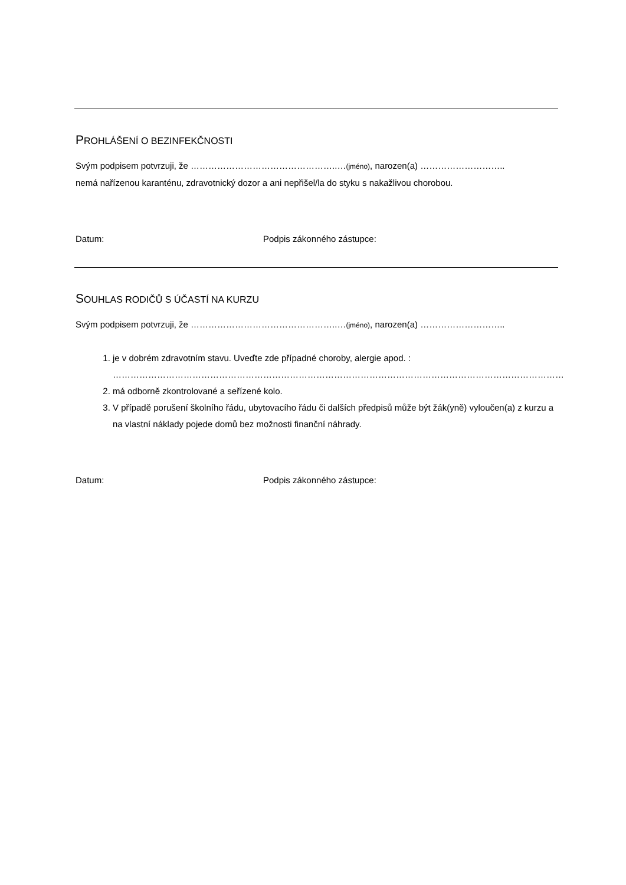PROHLÁŠENÍ O BEZINFEKČNOSTI
Svým podpisem potvrzuji, že …………………………………………..…(jméno), narozen(a) ………………………..
nemá nařízenou karanténu, zdravotnický dozor a ani nepřišel/la do styku s nakažlivou chorobou.
Datum: Podpis zákonného zástupce:
SOUHLAS RODIČŮ S ÚČASTÍ NA KURZU
Svým podpisem potvrzuji, že …………………………………………..…(jméno), narozen(a) ………………………..
1. je v dobrém zdravotním stavu. Uveďte zde případné choroby, alergie apod. :
………………………………………………………………………………………………………………………………………
2. má odborně zkontrolované a seřízené kolo.
3. V případě porušení školního řádu, ubytovacího řádu či dalších předpisů může být žák(yně) vyloučen(a) z kurzu a na vlastní náklady pojede domů bez možnosti finanční náhrady.
Datum: Podpis zákonného zástupce: